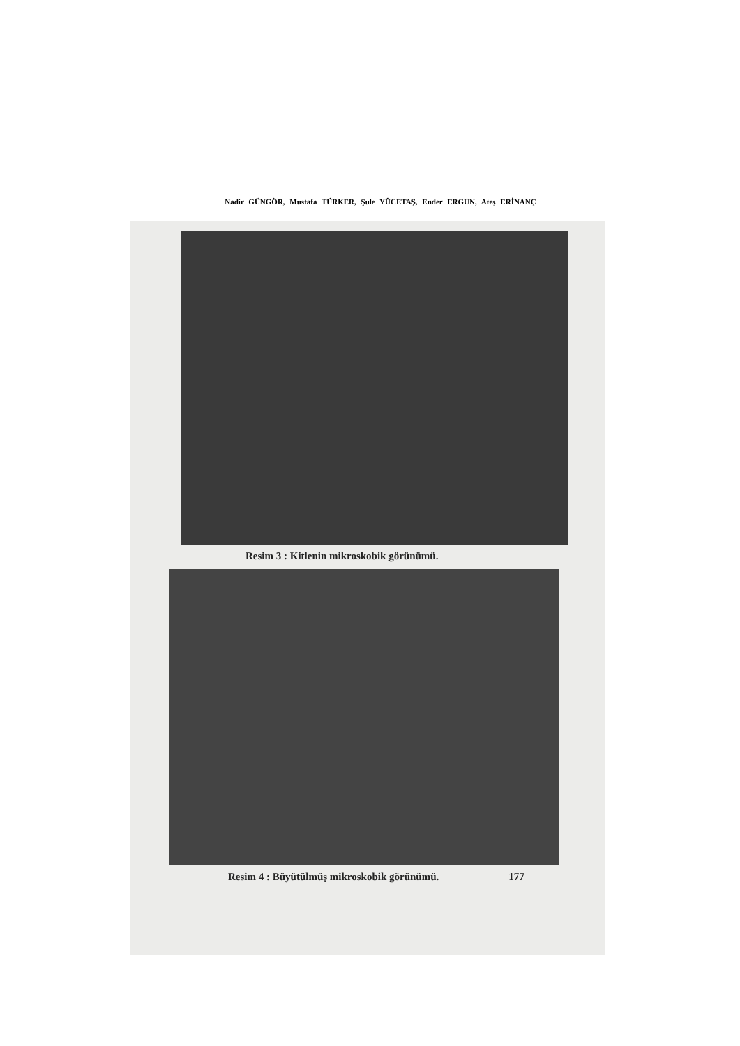Nadir GÜNGÖR, Mustafa TÜRKER, Şule YÜCETAŞ, Ender ERGUN, Ateş ERİNANÇ
Resim 3 : Kitlenin mikroskobik görünümü.
Resim 4 : Büyütülmüş mikroskobik görünümü. 177